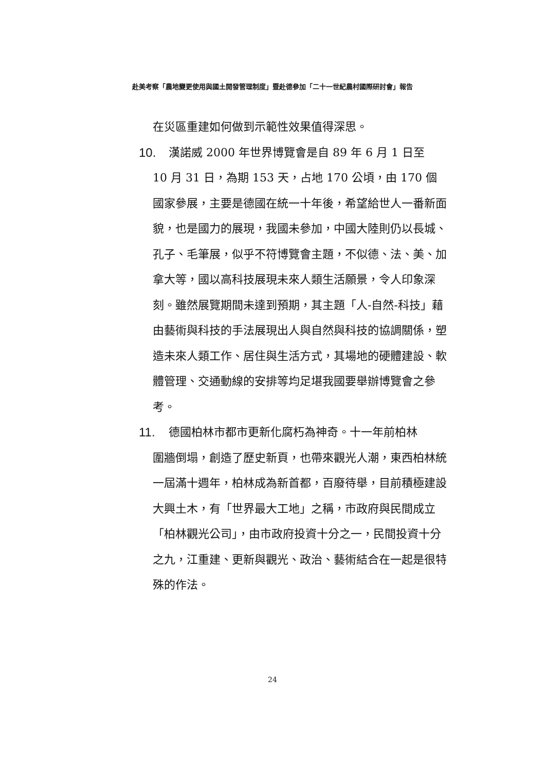赴美考察「農地變更使用與國土開發管理制度」暨赴德參加「二十一世紀農村國際研討會」報告
在災區重建如何做到示範性效果值得深思。
10. 漢諾威 2000 年世界博覽會是自 89 年 6 月 1 日至
10 月 31 日，為期 153 天，占地 170 公頃，由 170 個國家參展，主要是德國在統一十年後，希望給世人一番新面貌，也是國力的展現，我國未參加，中國大陸則仍以長城、孔子、毛筆展，似乎不符博覽會主題，不似德、法、美、加拿大等，國以高科技展現未來人類生活願景，令人印象深刻。雖然展覽期間未達到預期，其主題「人-自然-科技」藉由藝術與科技的手法展現出人與自然與科技的協調關係，塑造未來人類工作、居住與生活方式，其場地的硬體建設、軟體管理、交通動線的安排等均足堪我國要舉辦博覽會之參考。
11. 德國柏林市都市更新化腐朽為神奇。十一年前柏林
圍牆倒塌，創造了歷史新頁，也帶來觀光人潮，東西柏林統一屆滿十週年，柏林成為新首都，百廢待舉，目前積極建設大興土木，有「世界最大工地」之稱，市政府與民間成立「柏林觀光公司」，由市政府投資十分之一，民間投資十分之九，江重建、更新與觀光、政治、藝術結合在一起是很特殊的作法。
24